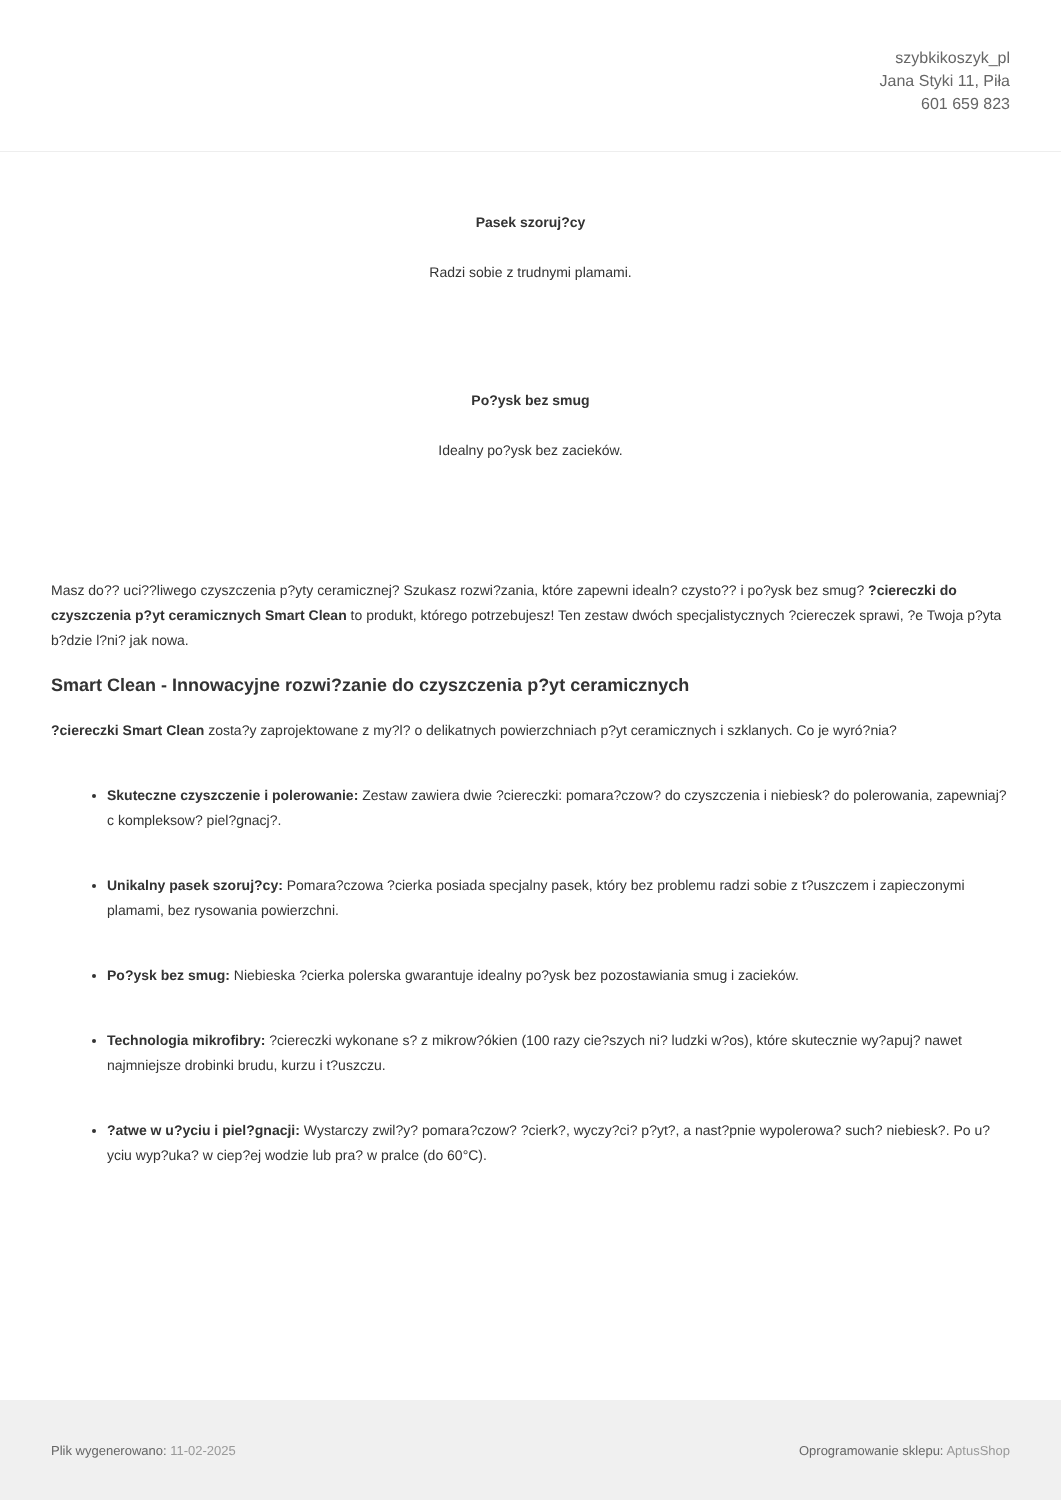szybkikoszyk_pl
Jana Styki 11, Piła
601 659 823
Pasek szoruj?cy
Radzi sobie z trudnymi plamami.
Po?ysk bez smug
Idealny po?ysk bez zacieków.
Masz do?? uci??liwego czyszczenia p?yty ceramicznej? Szukasz rozwi?zania, które zapewni idealn? czysto?? i po?ysk bez smug? ?ciereczki do czyszczenia p?yt ceramicznych Smart Clean to produkt, którego potrzebujesz! Ten zestaw dwóch specjalistycznych ?ciereczek sprawi, ?e Twoja p?yta b?dzie l?ni? jak nowa.
Smart Clean - Innowacyjne rozwi?zanie do czyszczenia p?yt ceramicznych
?ciereczki Smart Clean zosta?y zaprojektowane z my?l? o delikatnych powierzchniach p?yt ceramicznych i szklanych. Co je wyró?nia?
Skuteczne czyszczenie i polerowanie: Zestaw zawiera dwie ?ciereczki: pomara?czow? do czyszczenia i niebiesk? do polerowania, zapewniaj?c kompleksow? piel?gnacj?.
Unikalny pasek szoruj?cy: Pomara?czowa ?cierka posiada specjalny pasek, który bez problemu radzi sobie z t?uszczem i zapieczonymi plamami, bez rysowania powierzchni.
Po?ysk bez smug: Niebieska ?cierka polerska gwarantuje idealny po?ysk bez pozostawiania smug i zacieków.
Technologia mikrofibry: ?ciereczki wykonane s? z mikrow?ókien (100 razy cie?szych ni? ludzki w?os), które skutecznie wy?apuj? nawet najmniejsze drobinki brudu, kurzu i t?uszczu.
?atwe w u?yciu i piel?gnacji: Wystarczy zwil?y? pomara?czow? ?cierk?, wyczy?ci? p?yt?, a nast?pnie wypolerowa? such? niebiesk?. Po u?yciu wyp?uka? w ciep?ej wodzie lub pra? w pralce (do 60°C).
Plik wygenerowano: 11-02-2025
Oprogramowanie sklepu: AptusShop